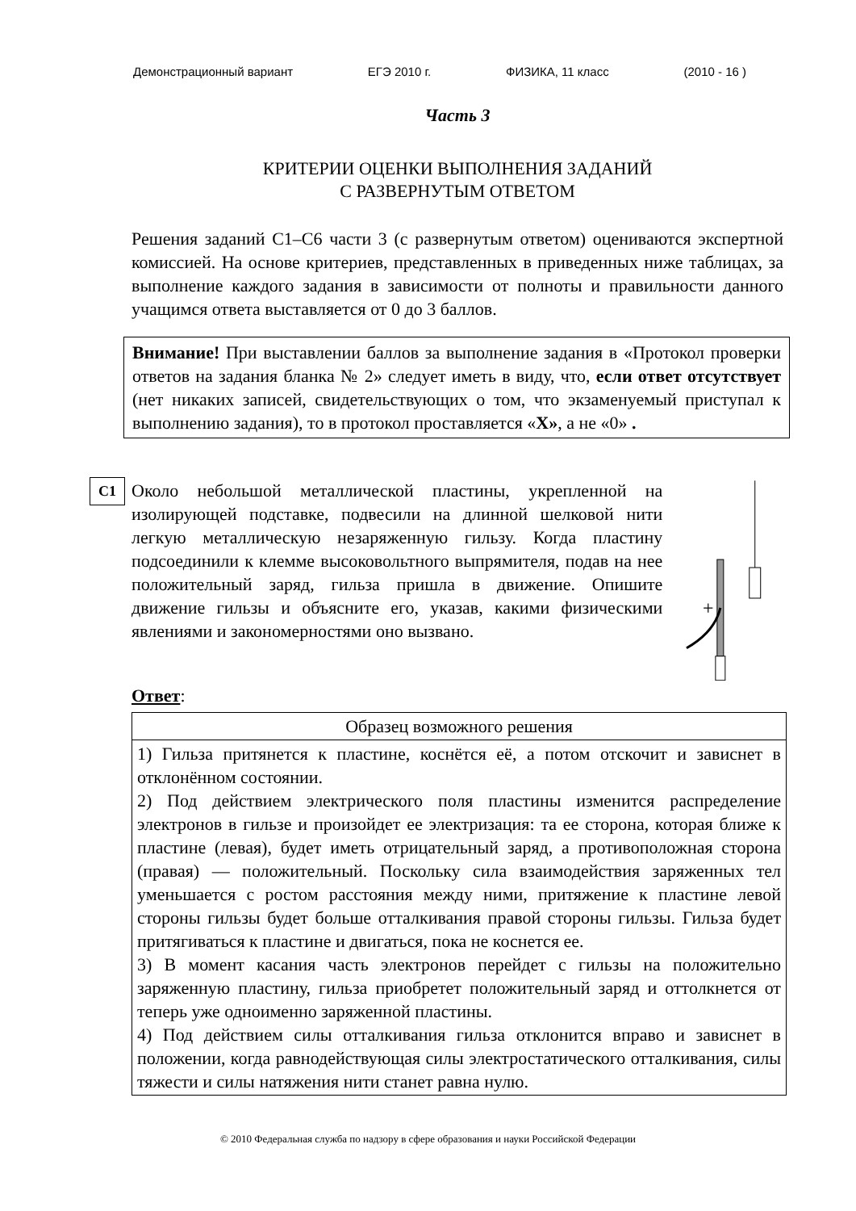Демонстрационный вариант ЕГЭ 2010 г. ФИЗИКА, 11 класс (2010 - 16 )
Часть 3
КРИТЕРИИ ОЦЕНКИ ВЫПОЛНЕНИЯ ЗАДАНИЙ
С РАЗВЕРНУТЫМ ОТВЕТОМ
Решения заданий С1–С6 части 3 (с развернутым ответом) оцениваются экспертной комиссией. На основе критериев, представленных в приведенных ниже таблицах, за выполнение каждого задания в зависимости от полноты и правильности данного учащимся ответа выставляется от 0 до 3 баллов.
Внимание! При выставлении баллов за выполнение задания в «Протокол проверки ответов на задания бланка № 2» следует иметь в виду, что, если ответ отсутствует (нет никаких записей, свидетельствующих о том, что экзаменуемый приступал к выполнению задания), то в протокол проставляется «X», а не «0» .
C1
Около небольшой металлической пластины, укрепленной на изолирующей подставке, подвесили на длинной шелковой нити легкую металлическую незаряженную гильзу. Когда пластину подсоединили к клемме высоковольтного выпрямителя, подав на нее положительный заряд, гильза пришла в движение. Опишите движение гильзы и объясните его, указав, какими физическими явлениями и закономерностями оно вызвано.
+
Ответ:
| Образец возможного решения |
| --- |
| 1) Гильза притянется к пластине, коснётся её, а потом отскочит и зависнет в отклонённом состоянии. 2) Под действием электрического поля пластины изменится распределение электронов в гильзе и произойдет ее электризация: та ее сторона, которая ближе к пластине (левая), будет иметь отрицательный заряд, а противоположная сторона (правая) — положительный. Поскольку сила взаимодействия заряженных тел уменьшается с ростом расстояния между ними, притяжение к пластине левой стороны гильзы будет больше отталкивания правой стороны гильзы. Гильза будет притягиваться к пластине и двигаться, пока не коснется ее. 3) В момент касания часть электронов перейдет с гильзы на положительно заряженную пластину, гильза приобретет положительный заряд и оттолкнется от теперь уже одноименно заряженной пластины. 4) Под действием силы отталкивания гильза отклонится вправо и зависнет в положении, когда равнодействующая силы электростатического отталкивания, силы тяжести и силы натяжения нити станет равна нулю. |
© 2010 Федеральная служба по надзору в сфере образования и науки Российской Федерации